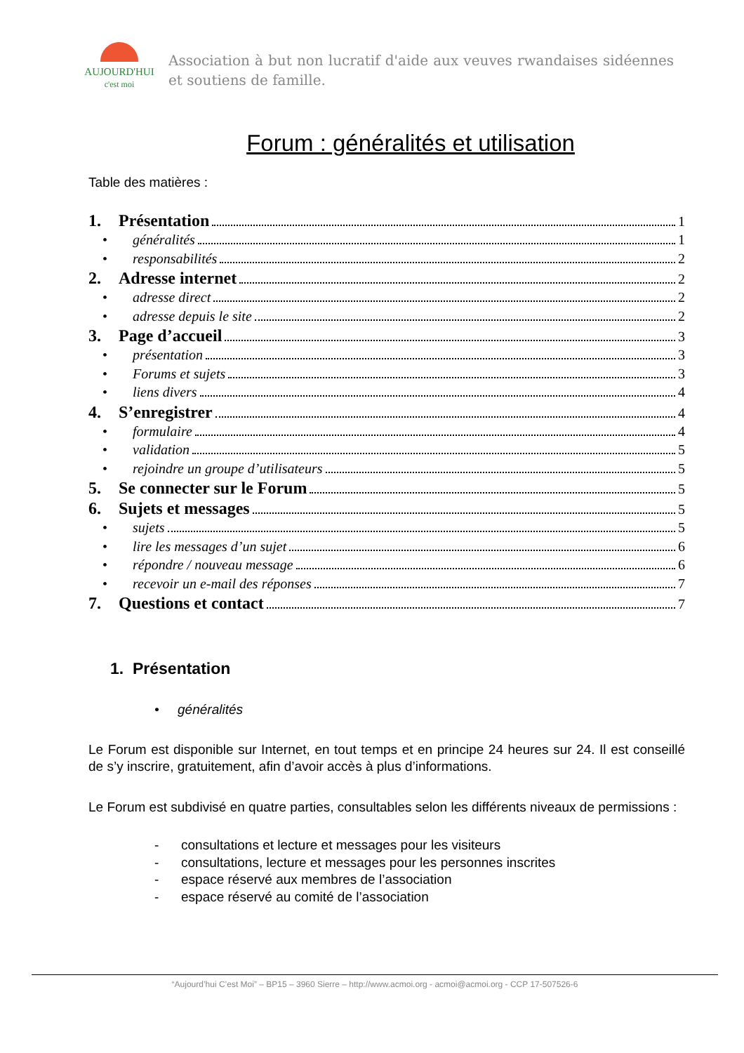AUJOURD'HUI
c'est moi
Association à but non lucratif d'aide aux veuves rwandaises sidéennes et soutiens de famille.
Forum : généralités et utilisation
Table des matières :
1. Présentation 1
• généralités 1
• responsabilités 2
2. Adresse internet 2
• adresse direct 2
• adresse depuis le site 2
3. Page d’accueil 3
• présentation 3
• Forums et sujets 3
• liens divers 4
4. S’enregistrer 4
• formulaire 4
• validation 5
• rejoindre un groupe d’utilisateurs 5
5. Se connecter sur le Forum 5
6. Sujets et messages 5
• sujets 5
• lire les messages d’un sujet 6
• répondre / nouveau message 6
• recevoir un e-mail des réponses 7
7. Questions et contact 7
1. Présentation
• généralités
Le Forum est disponible sur Internet, en tout temps et en principe 24 heures sur 24. Il est conseillé de s’y inscrire, gratuitement, afin d’avoir accès à plus d’informations.
Le Forum est subdivisé en quatre parties, consultables selon les différents niveaux de permissions :
- consultations et lecture et messages pour les visiteurs
- consultations, lecture et messages pour les personnes inscrites
- espace réservé aux membres de l’association
- espace réservé au comité de l’association
“Aujourd’hui C’est Moi” – BP15 – 3960 Sierre – http://www.acmoi.org - acmoi@acmoi.org - CCP 17-507526-6